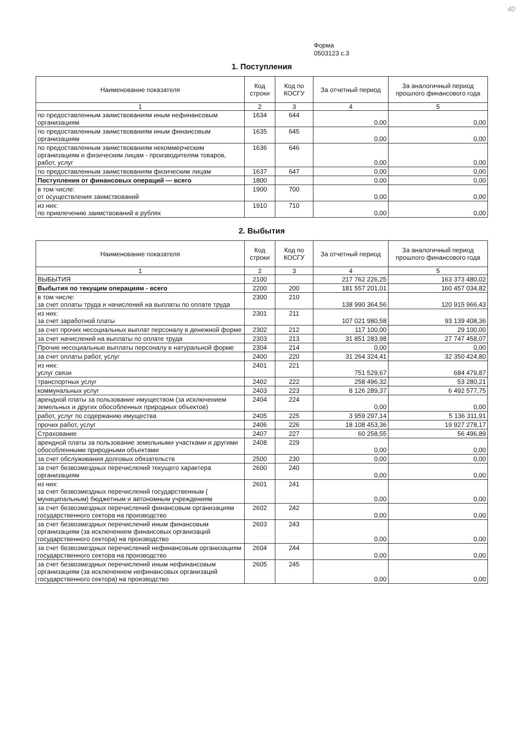40
Форма
0503123 с.3
1. Поступления
| Наименование показателя | Код строки | Код по КОСГУ | За отчетный период | За аналогичный период прошлого финансового года |
| --- | --- | --- | --- | --- |
| 1 | 2 | 3 | 4 | 5 |
| по предоставленным заимствованиям иным нефинансовым организациям | 1634 | 644 | 0,00 | 0,00 |
| по предоставленным заимствованиям иным финансовым организациям | 1635 | 645 | 0,00 | 0,00 |
| по предоставленным заимствованиям некоммерческим организациям и физическим лицам - производителям товаров, работ, услуг | 1636 | 646 | 0,00 | 0,00 |
| по предоставленным заимствованиям физическим лицам | 1637 | 647 | 0,00 | 0,00 |
| Поступления от финансовых операций — всего | 1800 | | 0,00 | 0,00 |
| в том числе: от осуществления заимствований | 1900 | 700 | 0,00 | 0,00 |
| из них: по привлечению заимствований в рублях | 1910 | 710 | 0,00 | 0,00 |
2. Выбытия
| Наименование показателя | Код строки | Код по КОСГУ | За отчетный период | За аналогичный период прошлого финансового года |
| --- | --- | --- | --- | --- |
| 1 | 2 | 3 | 4 | 5 |
| ВЫБЫТИЯ | 2100 | | 217 762 226,25 | 163 373 480,02 |
| Выбытия по текущим операциям - всего | 2200 | 200 | 181 557 201,01 | 160 457 034,82 |
| в том числе: за счет оплаты труда и начислений на выплаты по оплате труда | 2300 | 210 | 138 990 364,56 | 120 915 966,43 |
| из них: за счет заработной платы | 2301 | 211 | 107 021 980,58 | 93 139 408,36 |
| за счет прочих несоциальных выплат персоналу в денежной форме | 2302 | 212 | 117 100,00 | 29 100,00 |
| за счет начислений на выплаты по оплате труда | 2303 | 213 | 31 851 283,98 | 27 747 458,07 |
| Прочие несоциальные выплаты персоналу в натуральной форме | 2304 | 214 | 0,00 | 0,00 |
| за счет оплаты работ, услуг | 2400 | 220 | 31 264 324,41 | 32 350 424,80 |
| из них: услуг связи | 2401 | 221 | 751 529,67 | 684 479,87 |
| транспортных услуг | 2402 | 222 | 258 496,32 | 53 280,21 |
| коммунальных услуг | 2403 | 223 | 8 126 289,37 | 6 492 577,75 |
| арендной платы за пользование имуществом (за исключением земельных и других обособленных природных объектов) | 2404 | 224 | 0,00 | 0,00 |
| работ, услуг по содержанию имущества | 2405 | 225 | 3 959 297,14 | 5 136 311,91 |
| прочих работ, услуг | 2406 | 226 | 18 108 453,36 | 19 927 278,17 |
| Страхование | 2407 | 227 | 60 258,55 | 56 496,89 |
| арендной платы за пользование земельными участками и другими обособленными природными объектами | 2408 | 229 | 0,00 | 0,00 |
| за счет обслуживания долговых обязательств | 2500 | 230 | 0,00 | 0,00 |
| за счет безвозмездных перечислений текущего характера организациям | 2600 | 240 | 0,00 | 0,00 |
| из них: за счет безвозмездных перечислений государственным ( муниципальным) бюджетным и автономным учреждениям | 2601 | 241 | 0,00 | 0,00 |
| за счет безвозмездных перечислений финансовым организациям государственного сектора на производство | 2602 | 242 | 0,00 | 0,00 |
| за счет безвозмездных перечислений иным финансовым организациям (за исключением финансовых организаций государственного сектора) на производство | 2603 | 243 | 0,00 | 0,00 |
| за счет безвозмездных перечислений нефинансовым организациям государственного сектора на производство | 2604 | 244 | 0,00 | 0,00 |
| за счет безвозмездных перечислений иным нефинансовым организациям (за исключением нефинансовых организаций государственного сектора) на производство | 2605 | 245 | 0,00 | 0,00 |